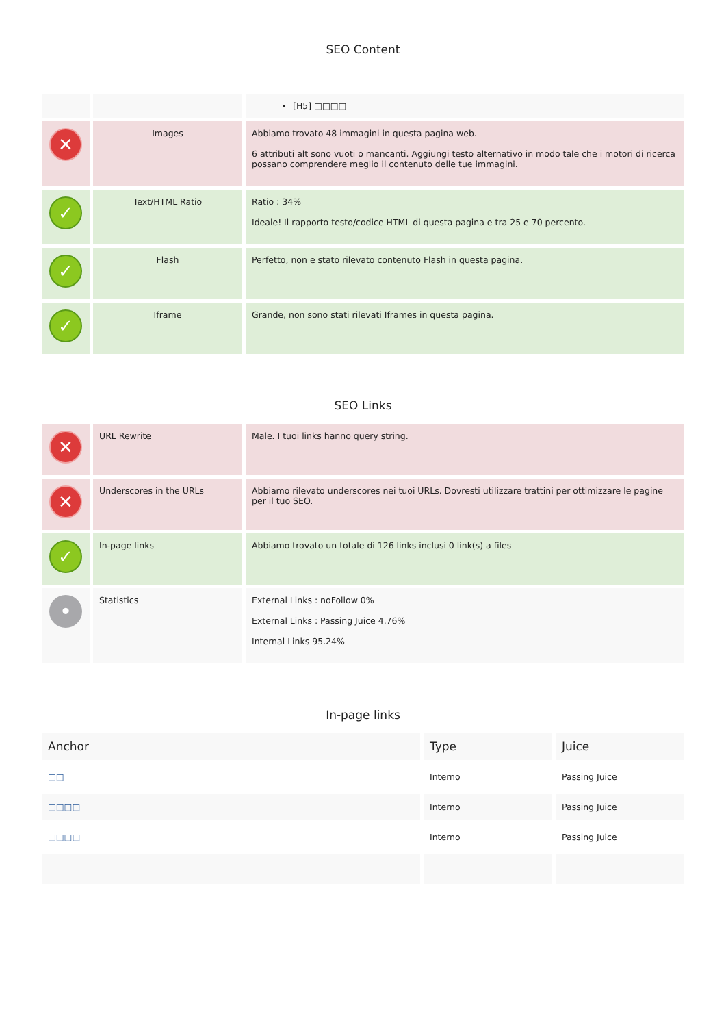SEO Content
| | | [H5] □□□□ |
| ✕ | Images | Abbiamo trovato 48 immagini in questa pagina web. 6 attributi alt sono vuoti o mancanti. Aggiungi testo alternativo in modo tale che i motori di ricerca possano comprendere meglio il contenuto delle tue immagini. |
| ✓ | Text/HTML Ratio | Ratio : 34% Ideale! Il rapporto testo/codice HTML di questa pagina e tra 25 e 70 percento. |
| ✓ | Flash | Perfetto, non e stato rilevato contenuto Flash in questa pagina. |
| ✓ | Iframe | Grande, non sono stati rilevati Iframes in questa pagina. |
SEO Links
| ✕ | URL Rewrite | Male. I tuoi links hanno query string. |
| ✕ | Underscores in the URLs | Abbiamo rilevato underscores nei tuoi URLs. Dovresti utilizzare trattini per ottimizzare le pagine per il tuo SEO. |
| ✓ | In-page links | Abbiamo trovato un totale di 126 links inclusi 0 link(s) a files |
| • | Statistics | External Links : noFollow 0% External Links : Passing Juice 4.76% Internal Links 95.24% |
In-page links
| Anchor | Type | Juice |
| --- | --- | --- |
| □□ | Interno | Passing Juice |
| □□□□ | Interno | Passing Juice |
| □□□□ | Interno | Passing Juice |